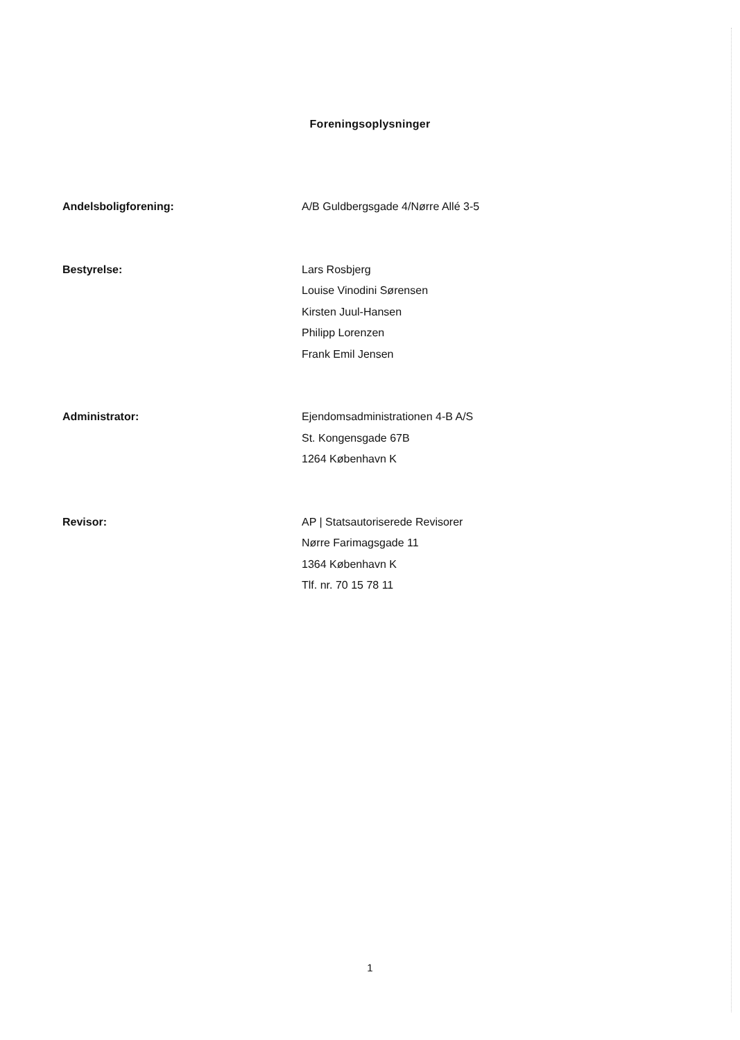Foreningsoplysninger
Andelsboligforening: A/B Guldbergsgade 4/Nørre Allé 3-5
Bestyrelse: Lars Rosbjerg
Louise Vinodini Sørensen
Kirsten Juul-Hansen
Philipp Lorenzen
Frank Emil Jensen
Administrator: Ejendomsadministrationen 4-B A/S
St. Kongensgade 67B
1264 København K
Revisor: AP | Statsautoriserede Revisorer
Nørre Farimagsgade 11
1364 København K
Tlf. nr. 70 15 78 11
1